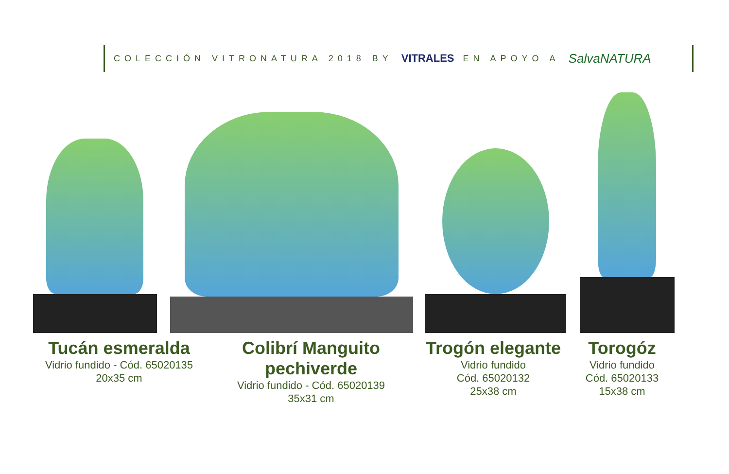COLECCIÓN VITRONATURA 2018 BY VITRALES EN APOYO A SalvaNATURA
Tucán esmeralda
Vidrio fundido - Cód. 65020135
20x35 cm
Colibrí Manguito
pechiverde
Vidrio fundido - Cód. 65020139
35x31 cm
Trogón elegante
Vidrio fundido
Cód. 65020132
25x38 cm
Torogóz
Vidrio fundido
Cód. 65020133
15x38 cm